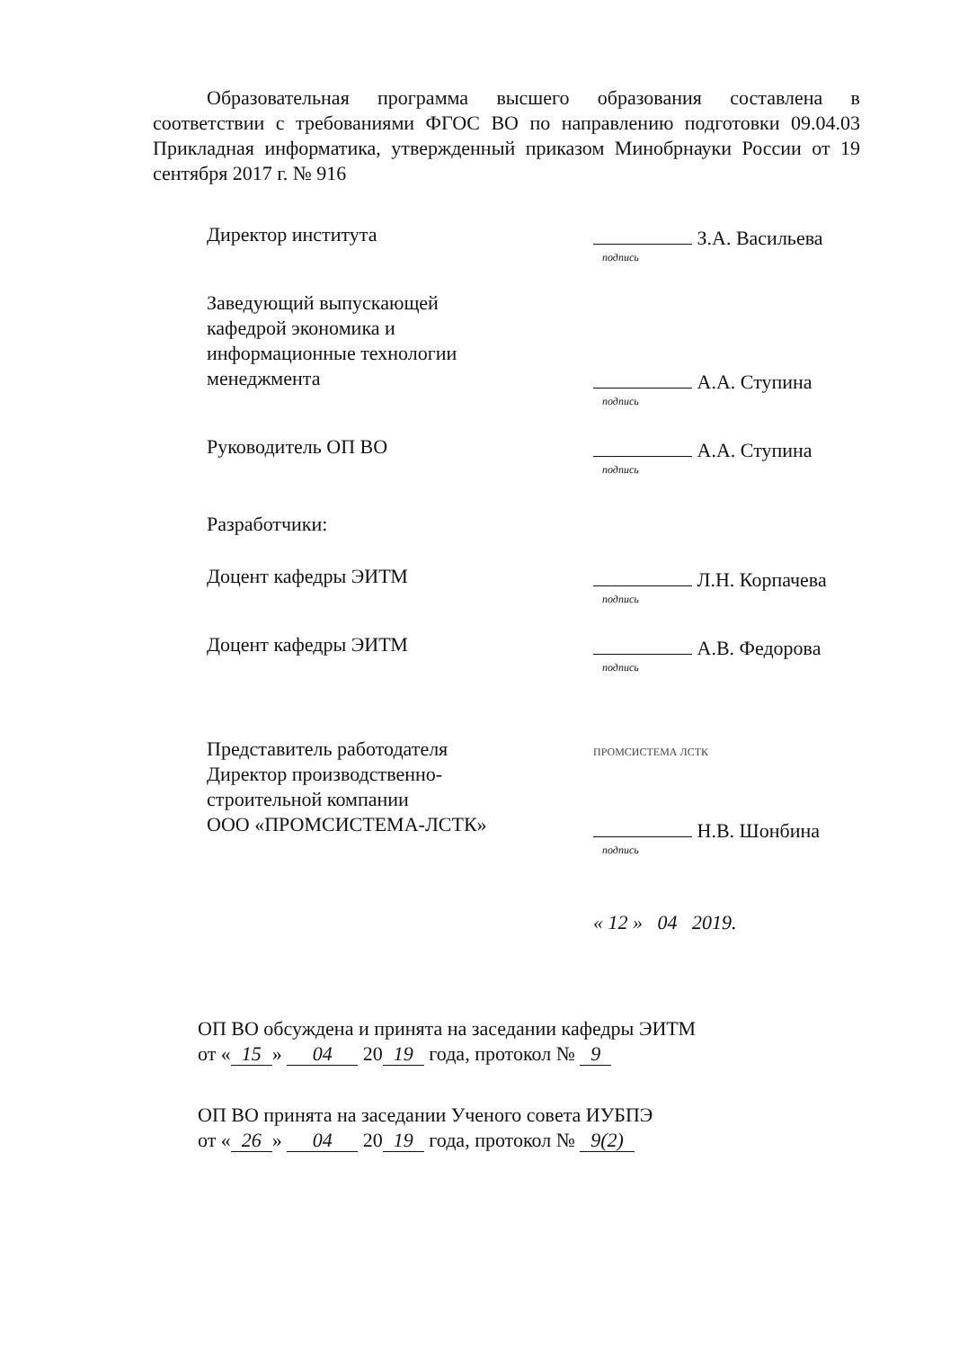Образовательная программа высшего образования составлена в соответствии с требованиями ФГОС ВО по направлению подготовки 09.04.03 Прикладная информатика, утвержденный приказом Минобрнауки России от 19 сентября 2017 г. № 916
Директор института З.А. Васильева
подпись
Заведующий выпускающей
кафедрой экономика и
информационные технологии
менеджмента
А.А. Ступина
подпись
Руководитель ОП ВО А.А. Ступина
подпись
Разработчики:
Доцент кафедры ЭИТМ Л.Н. Корпачева
подпись
Доцент кафедры ЭИТМ А.В. Федорова
подпись
Представитель работодателя
Директор производственно-
строительной компании
ООО «ПРОМСИСТЕМА-ЛСТК»
ПРОМСИСТЕМА ЛСТК
Н.В. Шонбина
подпись
« 12 » 04 2019.
ОП ВО обсуждена и принята на заседании кафедры ЭИТМ
от « 15 » 04 20 19 года, протокол № 9
ОП ВО принята на заседании Ученого совета ИУБПЭ
от « 26 » 04 20 19 года, протокол № 9(2)